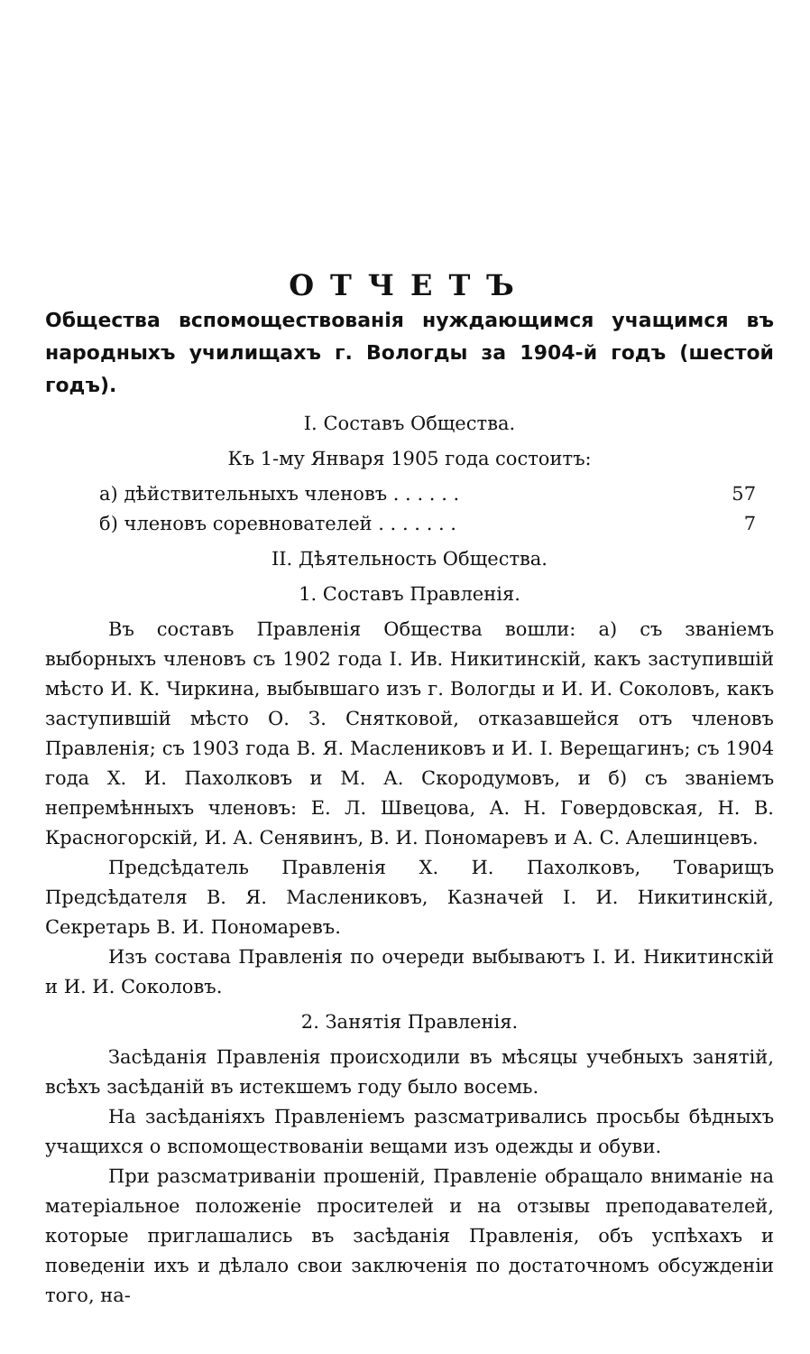ОТЧЕТЪ
Общества вспомоществованія нуждающимся учащимся въ народныхъ училищахъ г. Вологды за 1904-й годъ (шестой годъ).
I. Составъ Общества.
Къ 1-му Января 1905 года состоитъ:
а) дѣйствительныхъ членовъ . . . . . . 57
б) членовъ соревнователей . . . . . . . 7
II. Дѣятельность Общества.
1. Составъ Правленія.
Въ составъ Правленія Общества вошли: а) съ званіемъ выборныхъ членовъ съ 1902 года I. Ив. Никитинскій, какъ заступившій мѣсто И. К. Чиркина, выбывшаго изъ г. Вологды и И. И. Соколовъ, какъ заступившій мѣсто О. З. Снятковой, отказавшейся отъ членовъ Правленія; съ 1903 года В. Я. Масленикoвъ и И. I. Верещагинъ; съ 1904 года X. И. Пахолковъ и М. А. Скородумовъ, и б) съ званіемъ непремѣнныхъ членовъ: Е. Л. Швецова, А. Н. Говердовская, Н. В. Красногорскій, И. А. Сенявинъ, В. И. Пономаревъ и А. С. Алешинцевъ.
Предсѣдатель Правленія X. И. Пахолковъ, Товарищъ Предсѣдателя В. Я. Масленикoвъ, Казначей I. И. Никитинскій, Секретарь В. И. Пономаревъ.
Изъ состава Правленія по очереди выбываютъ I. И. Никитинскій и И. И. Соколовъ.
2. Занятія Правленія.
Засѣданія Правленія происходили въ мѣсяцы учебныхъ занятій, всѣхъ засѣданій въ истекшемъ году было восемь.
На засѣданіяхъ Правленіемъ разсматривались просьбы бѣдныхъ учащихся о вспомоществованіи вещами изъ одежды и обуви.
При разсматриваніи прошеній, Правленіе обращало вниманіе на матеріальное положеніе просителей и на отзывы преподавателей, которые приглашались въ засѣданія Правленія, объ успѣхахъ и поведеніи ихъ и дѣлало свои заключенія по достаточномъ обсужденіи того, на-